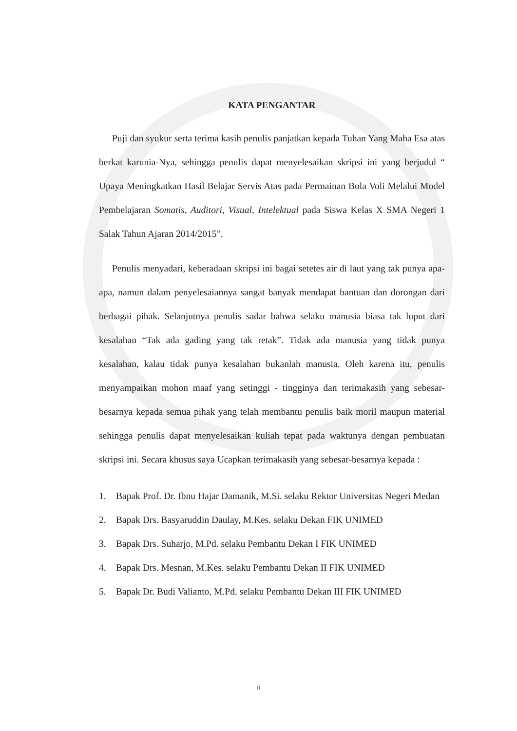KATA PENGANTAR
Puji dan syukur serta terima kasih penulis panjatkan kepada Tuhan Yang Maha Esa atas berkat karunia-Nya, sehingga penulis dapat menyelesaikan skripsi ini yang berjudul “ Upaya Meningkatkan Hasil Belajar Servis Atas pada Permainan Bola Voli Melalui Model Pembelajaran Somatis, Auditori, Visual, Intelektual pada Siswa Kelas X SMA Negeri 1 Salak Tahun Ajaran 2014/2015”.
Penulis menyadari, keberadaan skripsi ini bagai setetes air di laut yang tak punya apa-apa, namun dalam penyelesaiannya sangat banyak mendapat bantuan dan dorongan dari berbagai pihak. Selanjutnya penulis sadar bahwa selaku manusia biasa tak luput dari kesalahan “Tak ada gading yang tak retak”. Tidak ada manusia yang tidak punya kesalahan, kalau tidak punya kesalahan bukanlah manusia. Oleh karena itu, penulis menyampaikan mohon maaf yang setinggi - tingginya dan terimakasih yang sebesar-besarnya kepada semua pihak yang telah membantu penulis baik moril maupun material sehingga penulis dapat menyelesaikan kuliah tepat pada waktunya dengan pembuatan skripsi ini. Secara khusus saya Ucapkan terimakasih yang sebesar-besarnya kepada :
1. Bapak Prof. Dr. Ibnu Hajar Damanik, M.Si. selaku Rektor Universitas Negeri Medan
2. Bapak Drs. Basyaruddin Daulay, M.Kes. selaku Dekan FIK UNIMED
3. Bapak Drs. Suharjo, M.Pd. selaku Pembantu Dekan I FIK UNIMED
4. Bapak Drs. Mesnan, M.Kes. selaku Pembantu Dekan II FIK UNIMED
5. Bapak Dr. Budi Valianto, M.Pd. selaku Pembantu Dekan III FIK UNIMED
ii